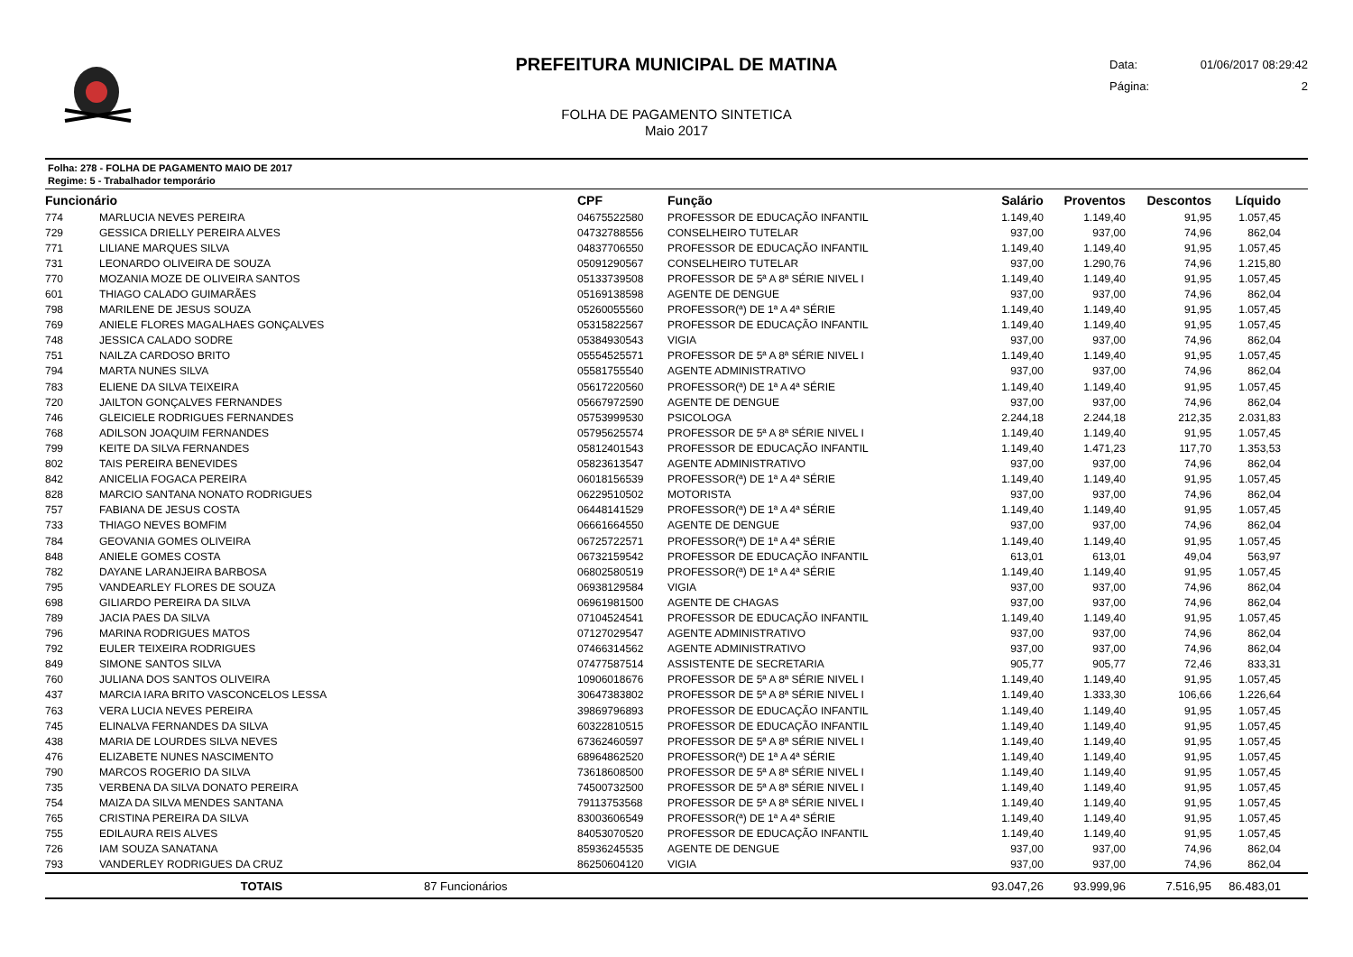PREFEITURA MUNICIPAL DE MATINA
FOLHA DE PAGAMENTO SINTETICA
Maio 2017
Data: 01/06/2017 08:29:42
Página: 2
Folha: 278 - FOLHA DE PAGAMENTO MAIO DE 2017
Regime: 5 - Trabalhador temporário
| Funcionário | | | CPF | Função | Salário | Proventos | Descontos | Líquido | |
| --- | --- | --- | --- | --- | --- | --- | --- | --- | --- |
| 774 | MARLUCIA NEVES PEREIRA | | 04675522580 | PROFESSOR DE EDUCAÇÃO INFANTIL | 1.149,40 | 1.149,40 | 91,95 | 1.057,45 | |
| 729 | GESSICA DRIELLY PEREIRA ALVES | | 04732788556 | CONSELHEIRO TUTELAR | 937,00 | 937,00 | 74,96 | 862,04 | |
| 771 | LILIANE MARQUES SILVA | | 04837706550 | PROFESSOR DE EDUCAÇÃO INFANTIL | 1.149,40 | 1.149,40 | 91,95 | 1.057,45 | |
| 731 | LEONARDO OLIVEIRA DE SOUZA | | 05091290567 | CONSELHEIRO TUTELAR | 937,00 | 1.290,76 | 74,96 | 1.215,80 | |
| 770 | MOZANIA MOZE DE OLIVEIRA SANTOS | | 05133739508 | PROFESSOR DE 5ª A 8ª SÉRIE NIVEL I | 1.149,40 | 1.149,40 | 91,95 | 1.057,45 | |
| 601 | THIAGO CALADO GUIMARÃES | | 05169138598 | AGENTE DE DENGUE | 937,00 | 937,00 | 74,96 | 862,04 | |
| 798 | MARILENE DE JESUS SOUZA | | 05260055560 | PROFESSOR(ª) DE 1ª A 4ª SÉRIE | 1.149,40 | 1.149,40 | 91,95 | 1.057,45 | |
| 769 | ANIELE FLORES MAGALHAES GONÇALVES | | 05315822567 | PROFESSOR DE EDUCAÇÃO INFANTIL | 1.149,40 | 1.149,40 | 91,95 | 1.057,45 | |
| 748 | JESSICA CALADO SODRE | | 05384930543 | VIGIA | 937,00 | 937,00 | 74,96 | 862,04 | |
| 751 | NAILZA CARDOSO BRITO | | 05554525571 | PROFESSOR DE 5ª A 8ª SÉRIE NIVEL I | 1.149,40 | 1.149,40 | 91,95 | 1.057,45 | |
| 794 | MARTA NUNES SILVA | | 05581755540 | AGENTE ADMINISTRATIVO | 937,00 | 937,00 | 74,96 | 862,04 | |
| 783 | ELIENE DA SILVA TEIXEIRA | | 05617220560 | PROFESSOR(ª) DE 1ª A 4ª SÉRIE | 1.149,40 | 1.149,40 | 91,95 | 1.057,45 | |
| 720 | JAILTON GONÇALVES FERNANDES | | 05667972590 | AGENTE DE DENGUE | 937,00 | 937,00 | 74,96 | 862,04 | |
| 746 | GLEICIELE RODRIGUES FERNANDES | | 05753999530 | PSICOLOGA | 2.244,18 | 2.244,18 | 212,35 | 2.031,83 | |
| 768 | ADILSON JOAQUIM FERNANDES | | 05795625574 | PROFESSOR DE 5ª A 8ª SÉRIE NIVEL I | 1.149,40 | 1.149,40 | 91,95 | 1.057,45 | |
| 799 | KEITE DA SILVA FERNANDES | | 05812401543 | PROFESSOR DE EDUCAÇÃO INFANTIL | 1.149,40 | 1.471,23 | 117,70 | 1.353,53 | |
| 802 | TAIS PEREIRA BENEVIDES | | 05823613547 | AGENTE ADMINISTRATIVO | 937,00 | 937,00 | 74,96 | 862,04 | |
| 842 | ANICELIA FOGACA PEREIRA | | 06018156539 | PROFESSOR(ª) DE 1ª A 4ª SÉRIE | 1.149,40 | 1.149,40 | 91,95 | 1.057,45 | |
| 828 | MARCIO SANTANA NONATO RODRIGUES | | 06229510502 | MOTORISTA | 937,00 | 937,00 | 74,96 | 862,04 | |
| 757 | FABIANA DE JESUS COSTA | | 06448141529 | PROFESSOR(ª) DE 1ª A 4ª SÉRIE | 1.149,40 | 1.149,40 | 91,95 | 1.057,45 | |
| 733 | THIAGO NEVES BOMFIM | | 06661664550 | AGENTE DE DENGUE | 937,00 | 937,00 | 74,96 | 862,04 | |
| 784 | GEOVANIA GOMES OLIVEIRA | | 06725722571 | PROFESSOR(ª) DE 1ª A 4ª SÉRIE | 1.149,40 | 1.149,40 | 91,95 | 1.057,45 | |
| 848 | ANIELE GOMES COSTA | | 06732159542 | PROFESSOR DE EDUCAÇÃO INFANTIL | 613,01 | 613,01 | 49,04 | 563,97 | |
| 782 | DAYANE LARANJEIRA BARBOSA | | 06802580519 | PROFESSOR(ª) DE 1ª A 4ª SÉRIE | 1.149,40 | 1.149,40 | 91,95 | 1.057,45 | |
| 795 | VANDEARLEY FLORES DE SOUZA | | 06938129584 | VIGIA | 937,00 | 937,00 | 74,96 | 862,04 | |
| 698 | GILIARDO PEREIRA DA SILVA | | 06961981500 | AGENTE DE CHAGAS | 937,00 | 937,00 | 74,96 | 862,04 | |
| 789 | JACIA PAES DA SILVA | | 07104524541 | PROFESSOR DE EDUCAÇÃO INFANTIL | 1.149,40 | 1.149,40 | 91,95 | 1.057,45 | |
| 796 | MARINA RODRIGUES MATOS | | 07127029547 | AGENTE ADMINISTRATIVO | 937,00 | 937,00 | 74,96 | 862,04 | |
| 792 | EULER TEIXEIRA RODRIGUES | | 07466314562 | AGENTE ADMINISTRATIVO | 937,00 | 937,00 | 74,96 | 862,04 | |
| 849 | SIMONE SANTOS SILVA | | 07477587514 | ASSISTENTE DE SECRETARIA | 905,77 | 905,77 | 72,46 | 833,31 | |
| 760 | JULIANA DOS SANTOS OLIVEIRA | | 10906018676 | PROFESSOR DE 5ª A 8ª SÉRIE NIVEL I | 1.149,40 | 1.149,40 | 91,95 | 1.057,45 | |
| 437 | MARCIA IARA BRITO VASCONCELOS LESSA | | 30647383802 | PROFESSOR DE 5ª A 8ª SÉRIE NIVEL I | 1.149,40 | 1.333,30 | 106,66 | 1.226,64 | |
| 763 | VERA LUCIA NEVES PEREIRA | | 39869796893 | PROFESSOR DE EDUCAÇÃO INFANTIL | 1.149,40 | 1.149,40 | 91,95 | 1.057,45 | |
| 745 | ELINALVA FERNANDES DA SILVA | | 60322810515 | PROFESSOR DE EDUCAÇÃO INFANTIL | 1.149,40 | 1.149,40 | 91,95 | 1.057,45 | |
| 438 | MARIA DE LOURDES SILVA NEVES | | 67362460597 | PROFESSOR DE 5ª A 8ª SÉRIE NIVEL I | 1.149,40 | 1.149,40 | 91,95 | 1.057,45 | |
| 476 | ELIZABETE NUNES NASCIMENTO | | 68964862520 | PROFESSOR(ª) DE 1ª A 4ª SÉRIE | 1.149,40 | 1.149,40 | 91,95 | 1.057,45 | |
| 790 | MARCOS ROGERIO DA SILVA | | 73618608500 | PROFESSOR DE 5ª A 8ª SÉRIE NIVEL I | 1.149,40 | 1.149,40 | 91,95 | 1.057,45 | |
| 735 | VERBENA DA SILVA DONATO PEREIRA | | 74500732500 | PROFESSOR DE 5ª A 8ª SÉRIE NIVEL I | 1.149,40 | 1.149,40 | 91,95 | 1.057,45 | |
| 754 | MAIZA DA SILVA MENDES SANTANA | | 79113753568 | PROFESSOR DE 5ª A 8ª SÉRIE NIVEL I | 1.149,40 | 1.149,40 | 91,95 | 1.057,45 | |
| 765 | CRISTINA PEREIRA DA SILVA | | 83003606549 | PROFESSOR(ª) DE 1ª A 4ª SÉRIE | 1.149,40 | 1.149,40 | 91,95 | 1.057,45 | |
| 755 | EDILAURA REIS ALVES | | 84053070520 | PROFESSOR DE EDUCAÇÃO INFANTIL | 1.149,40 | 1.149,40 | 91,95 | 1.057,45 | |
| 726 | IAM SOUZA SANATANA | | 85936245535 | AGENTE DE DENGUE | 937,00 | 937,00 | 74,96 | 862,04 | |
| 793 | VANDERLEY RODRIGUES DA CRUZ | | 86250604120 | VIGIA | 937,00 | 937,00 | 74,96 | 862,04 | |
| | TOTAIS | 87 Funcionários | | | 93.047,26 | 93.999,96 | 7.516,95 | 86.483,01 | |